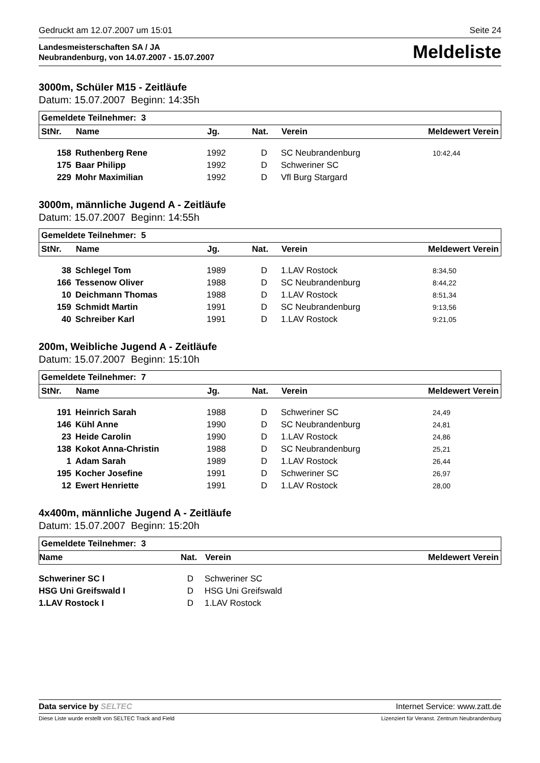Gedruckt am 12.07.2007 um 15:01 Seite 24
Landesmeisterschaften SA / JA
Neubrandenburg, von 14.07.2007 - 15.07.2007
Meldeliste
3000m, Schüler M15 - Zeitläufe
Datum: 15.07.2007 Beginn: 14:35h
| Gemeldete Teilnehmer: 3 | | | | | |
| StNr. | Name | Jg. | Nat. | Verein | Meldewert Verein |
| 158 | Ruthenberg Rene | 1992 | D | SC Neubrandenburg | 10:42,44 |
| 175 | Baar Philipp | 1992 | D | Schweriner SC | |
| 229 | Mohr Maximilian | 1992 | D | Vfl Burg Stargard | |
3000m, männliche Jugend A - Zeitläufe
Datum: 15.07.2007 Beginn: 14:55h
| Gemeldete Teilnehmer: 5 | | | | | |
| StNr. | Name | Jg. | Nat. | Verein | Meldewert Verein |
| 38 | Schlegel Tom | 1989 | D | 1.LAV Rostock | 8:34,50 |
| 166 | Tessenow Oliver | 1988 | D | SC Neubrandenburg | 8:44,22 |
| 10 | Deichmann Thomas | 1988 | D | 1.LAV Rostock | 8:51,34 |
| 159 | Schmidt Martin | 1991 | D | SC Neubrandenburg | 9:13,56 |
| 40 | Schreiber Karl | 1991 | D | 1.LAV Rostock | 9:21,05 |
200m, Weibliche Jugend A - Zeitläufe
Datum: 15.07.2007 Beginn: 15:10h
| Gemeldete Teilnehmer: 7 | | | | | |
| StNr. | Name | Jg. | Nat. | Verein | Meldewert Verein |
| 191 | Heinrich Sarah | 1988 | D | Schweriner SC | 24,49 |
| 146 | Kühl Anne | 1990 | D | SC Neubrandenburg | 24,81 |
| 23 | Heide Carolin | 1990 | D | 1.LAV Rostock | 24,86 |
| 138 | Kokot Anna-Christin | 1988 | D | SC Neubrandenburg | 25,21 |
| 1 | Adam Sarah | 1989 | D | 1.LAV Rostock | 26,44 |
| 195 | Kocher Josefine | 1991 | D | Schweriner SC | 26,97 |
| 12 | Ewert Henriette | 1991 | D | 1.LAV Rostock | 28,00 |
4x400m, männliche Jugend A - Zeitläufe
Datum: 15.07.2007 Beginn: 15:20h
| Gemeldete Teilnehmer: 3 | | | |
| Name | Nat. | Verein | Meldewert Verein |
| Schweriner SC I | D | Schweriner SC |
| HSG Uni Greifswald I | D | HSG Uni Greifswald |
| 1.LAV Rostock I | D | 1.LAV Rostock |
Data service by SELTEC Internet Service: www.zatt.de
Diese Liste wurde erstellt von SELTEC Track and Field Lizenziert für Veranst. Zentrum Neubrandenburg